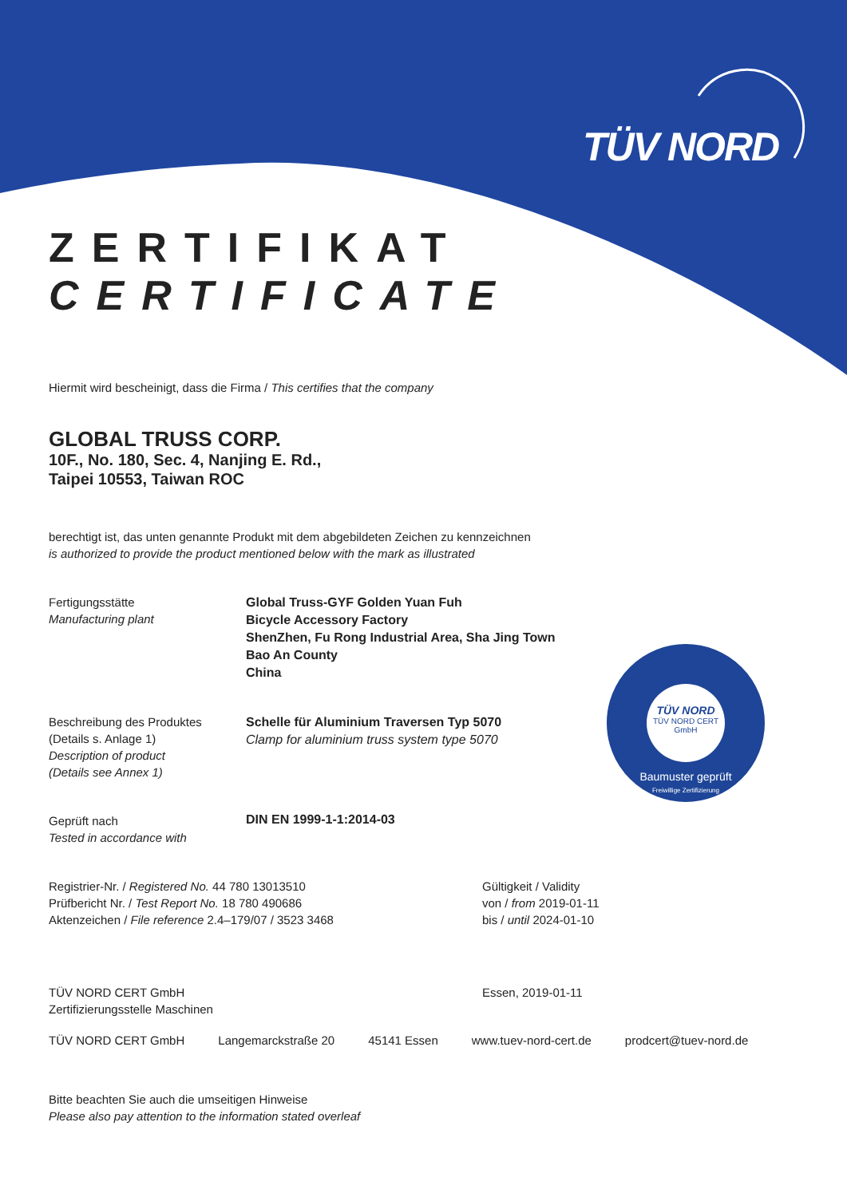TÜV NORD
ZERTIFIKAT
CERTIFICATE
Hiermit wird bescheinigt, dass die Firma / This certifies that the company
GLOBAL TRUSS CORP.
10F., No. 180, Sec. 4, Nanjing E. Rd.,
Taipei 10553, Taiwan ROC
berechtigt ist, das unten genannte Produkt mit dem abgebildeten Zeichen zu kennzeichnen
is authorized to provide the product mentioned below with the mark as illustrated
Fertigungsstätte
Manufacturing plant
Global Truss-GYF Golden Yuan Fuh
Bicycle Accessory Factory
ShenZhen, Fu Rong Industrial Area, Sha Jing Town
Bao An County
China
Beschreibung des Produktes
(Details s. Anlage 1)
Description of product
(Details see Annex 1)
Schelle für Aluminium Traversen Typ 5070
Clamp for aluminium truss system type 5070
Geprüft nach
Tested in accordance with
DIN EN 1999-1-1:2014-03
Registrier-Nr. / Registered No. 44 780 13013510
Prüfbericht Nr. / Test Report No. 18 780 490686
Aktenzeichen / File reference 2.4–179/07 / 3523 3468
Gültigkeit / Validity
von / from 2019-01-11
bis / until 2024-01-10
TÜV NORD CERT GmbH
Zertifizierungsstelle Maschinen
Essen, 2019-01-11
TÜV NORD CERT GmbH Langemarckstraße 20 45141 Essen www.tuev-nord-cert.de prodcert@tuev-nord.de
Bitte beachten Sie auch die umseitigen Hinweise
Please also pay attention to the information stated overleaf
TÜV NORD
TÜV NORD CERT
GmbH
Baumuster geprüft
Freiwillige Zertifizierung